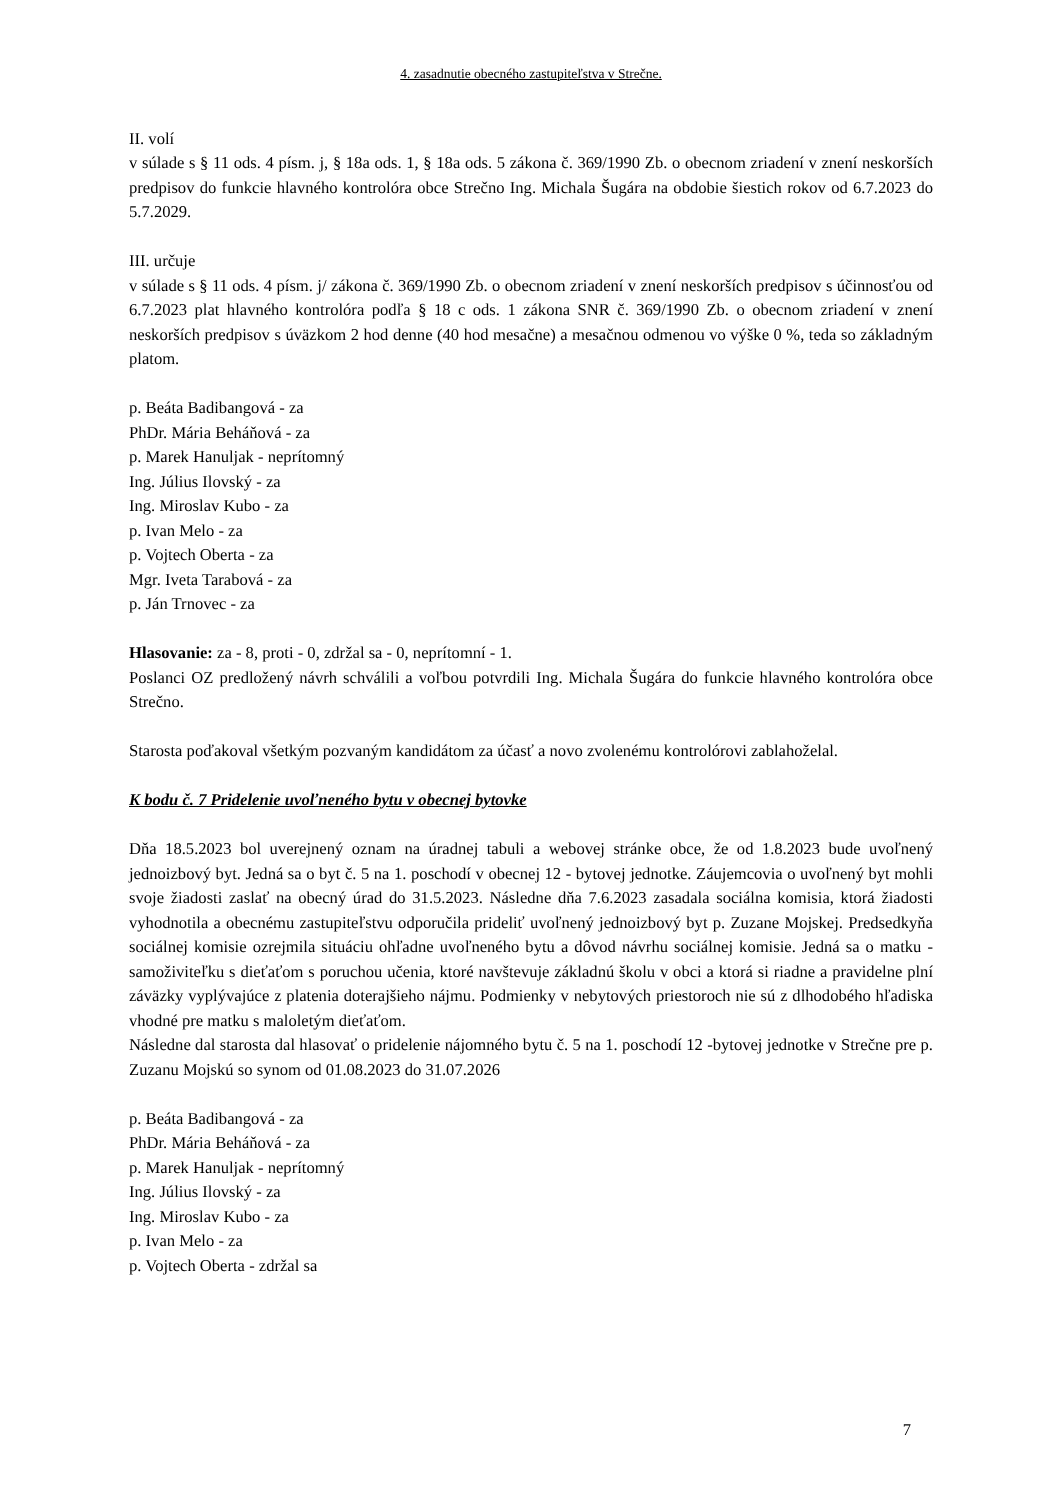4. zasadnutie obecného zastupiteľstva v Strečne.
II. volí
v súlade s § 11 ods. 4 písm. j, § 18a ods. 1, § 18a ods. 5 zákona č. 369/1990 Zb. o obecnom zriadení v znení neskorších predpisov do funkcie hlavného kontrolóra obce Strečno Ing. Michala Šugára na obdobie šiestich rokov od 6.7.2023 do 5.7.2029.
III. určuje
v súlade s § 11 ods. 4 písm. j/ zákona č. 369/1990 Zb. o obecnom zriadení v znení neskorších predpisov s účinnosťou od 6.7.2023 plat hlavného kontrolóra podľa § 18 c ods. 1 zákona SNR č. 369/1990 Zb. o obecnom zriadení v znení neskorších predpisov s úväzkom 2 hod denne (40 hod mesačne) a mesačnou odmenou vo výške 0 %, teda so základným platom.
p. Beáta Badibangová - za
PhDr. Mária Beháňová - za
p. Marek Hanuljak - neprítomný
Ing. Július Ilovský - za
Ing. Miroslav Kubo - za
p. Ivan Melo - za
p. Vojtech Oberta - za
Mgr. Iveta Tarabová - za
p. Ján Trnovec - za
Hlasovanie: za - 8, proti - 0, zdržal sa - 0, neprítomní - 1.
Poslanci OZ predložený návrh schválili a voľbou potvrdili Ing. Michala Šugára do funkcie hlavného kontrolóra obce Strečno.
Starosta poďakoval všetkým pozvaným kandidátom za účasť a novo zvolenému kontrolórovi zablahoželal.
K bodu č. 7 Pridelenie uvoľneného bytu v obecnej bytovke
Dňa 18.5.2023 bol uverejnený oznam na úradnej tabuli a webovej stránke obce, že od 1.8.2023 bude uvoľnený jednoizbový byt. Jedná sa o byt č. 5 na 1. poschodí v obecnej 12 - bytovej jednotke. Záujemcovia o uvoľnený byt mohli svoje žiadosti zaslať na obecný úrad do 31.5.2023. Následne dňa 7.6.2023 zasadala sociálna komisia, ktorá žiadosti vyhodnotila a obecnému zastupiteľstvu odporučila prideliť uvoľnený jednoizbový byt p. Zuzane Mojskej. Predsedkyňa sociálnej komisie ozrejmila situáciu ohľadne uvoľneného bytu a dôvod návrhu sociálnej komisie. Jedná sa o matku - samoživiteľku s dieťaťom s poruchou učenia, ktoré navštevuje základnú školu v obci a ktorá si riadne a pravidelne plní záväzky vyplývajúce z platenia doterajšieho nájmu. Podmienky v nebytových priestoroch nie sú z dlhodobého hľadiska vhodné pre matku s maloletým dieťaťom.
Následne dal starosta dal hlasovať o pridelenie nájomného bytu č. 5 na 1. poschodí 12 -bytovej jednotke v Strečne pre p. Zuzanu Mojskú so synom od 01.08.2023 do 31.07.2026
p. Beáta Badibangová - za
PhDr. Mária Beháňová - za
p. Marek Hanuljak - neprítomný
Ing. Július Ilovský - za
Ing. Miroslav Kubo - za
p. Ivan Melo - za
p. Vojtech Oberta - zdržal sa
7